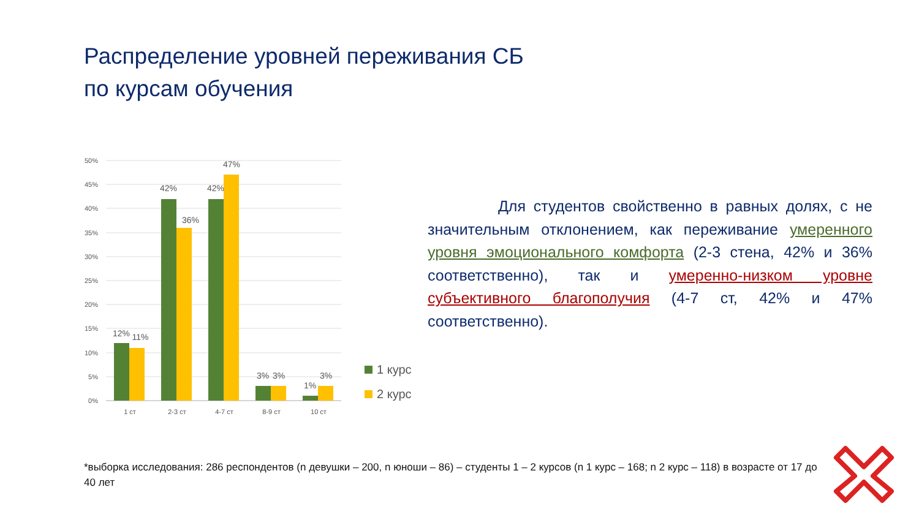Распределение уровней переживания СБ
по курсам обучения
50%
45%
40%
35%
30%
25%
20%
15%
10%
5%
0%
12%
11%
42%
36%
42%
47%
3%
3%
1%
3%
1 ст
2-3 ст
4-7 ст
8-9 ст
10 ст
1 курс
2 курс
Для студентов свойственно в равных долях, с не значительным отклонением, как переживание умеренного уровня эмоционального комфорта (2-3 стена, 42% и 36% соответственно), так и умеренно-низком уровне субъективного благополучия (4-7 ст, 42% и 47% соответственно).
*выборка исследования: 286 респондентов (n девушки – 200, n юноши – 86) – студенты 1 – 2 курсов (n 1 курс – 168; n 2 курс – 118) в возрасте от 17 до 40 лет